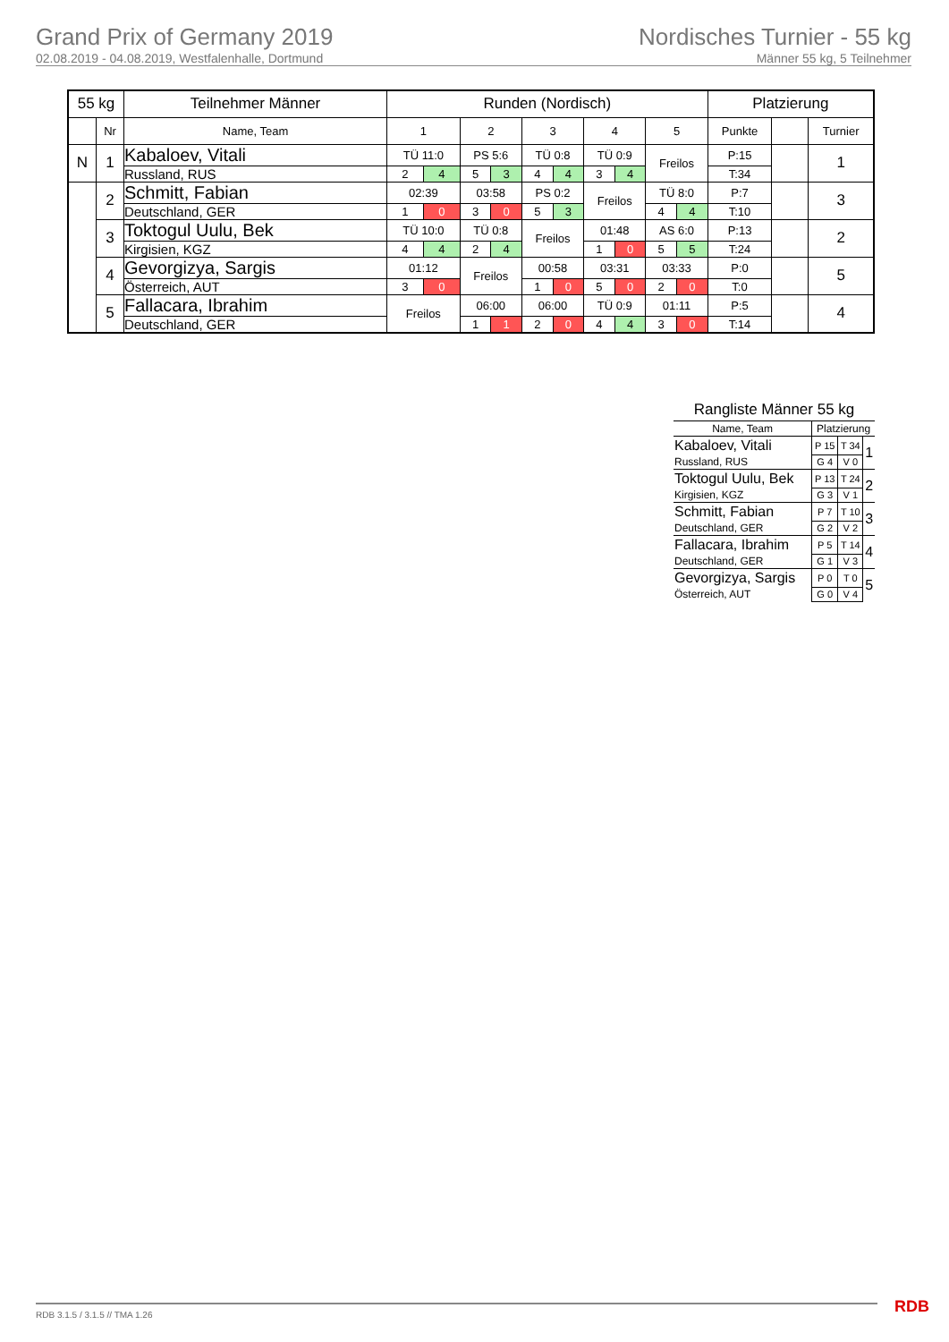Grand Prix of Germany 2019
02.08.2019 - 04.08.2019, Westfalenhalle, Dortmund
Nordisches Turnier - 55 kg
Männer 55 kg, 5 Teilnehmer
| 55 kg | | Teilnehmer Männer | Runden (Nordisch) | | | | | | | | | | Platzierung | | |
| --- | --- | --- | --- | --- | --- | --- | --- | --- | --- | --- | --- | --- | --- | --- | --- |
| | Nr | Name, Team | 1 | | 2 | | 3 | | 4 | | 5 | | Punkte | | Turnier |
| N | 1 | Kabaloev, Vitali | TÜ 11:0 | | PS 5:6 | | TÜ 0:8 | | TÜ 0:9 | | Freilos | | P:15 | | 1 |
| | | Russland, RUS | 2 | 4 | 5 | 3 | 4 | 4 | 3 | 4 | | | T:34 | | |
| | 2 | Schmitt, Fabian | 02:39 | | 03:58 | | PS 0:2 | | Freilos | | TÜ 8:0 | | P:7 | | 3 |
| | | Deutschland, GER | 1 | 0 | 3 | 0 | 5 | 3 | | | 4 | 4 | T:10 | | |
| | 3 | Toktogul Uulu, Bek | TÜ 10:0 | | TÜ 0:8 | | Freilos | | 01:48 | | AS 6:0 | | P:13 | | 2 |
| | | Kirgisien, KGZ | 4 | 4 | 2 | 4 | | | 1 | 0 | 5 | 5 | T:24 | | |
| | 4 | Gevorgizya, Sargis | 01:12 | | Freilos | | 00:58 | | 03:31 | | 03:33 | | P:0 | | 5 |
| | | Österreich, AUT | 3 | 0 | | | 1 | 0 | 5 | 0 | 2 | 0 | T:0 | | |
| | 5 | Fallacara, Ibrahim | Freilos | | 06:00 | | 06:00 | | TÜ 0:9 | | 01:11 | | P:5 | | 4 |
| | | Deutschland, GER | | | 1 | 1 | 2 | 0 | 4 | 4 | 3 | 0 | T:14 | | |
Rangliste Männer 55 kg
| Name, Team | Platzierung | | |
| Kabaloev, Vitali | P 15 | T 34 | 1 |
| Russland, RUS | G 4 | V 0 | |
| Toktogul Uulu, Bek | P 13 | T 24 | 2 |
| Kirgisien, KGZ | G 3 | V 1 | |
| Schmitt, Fabian | P 7 | T 10 | 3 |
| Deutschland, GER | G 2 | V 2 | |
| Fallacara, Ibrahim | P 5 | T 14 | 4 |
| Deutschland, GER | G 1 | V 3 | |
| Gevorgizya, Sargis | P 0 | T 0 | 5 |
| Österreich, AUT | G 0 | V 4 | |
RDB 3.1.5 / 3.1.5 // TMA 1.26 RDB